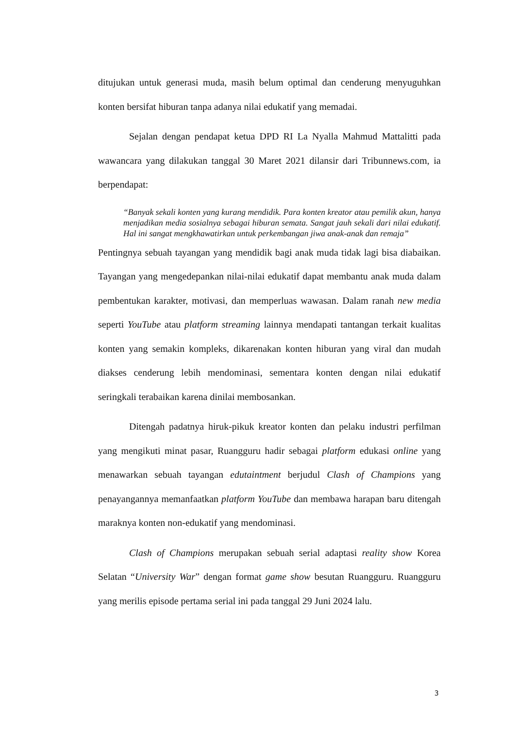ditujukan untuk generasi muda, masih belum optimal dan cenderung menyuguhkan konten bersifat hiburan tanpa adanya nilai edukatif yang memadai.
Sejalan dengan pendapat ketua DPD RI La Nyalla Mahmud Mattalitti pada wawancara yang dilakukan tanggal 30 Maret 2021 dilansir dari Tribunnews.com, ia berpendapat:
“Banyak sekali konten yang kurang mendidik. Para konten kreator atau pemilik akun, hanya menjadikan media sosialnya sebagai hiburan semata. Sangat jauh sekali dari nilai edukatif. Hal ini sangat mengkhawatirkan untuk perkembangan jiwa anak-anak dan remaja”
Pentingnya sebuah tayangan yang mendidik bagi anak muda tidak lagi bisa diabaikan. Tayangan yang mengedepankan nilai-nilai edukatif dapat membantu anak muda dalam pembentukan karakter, motivasi, dan memperluas wawasan. Dalam ranah new media seperti YouTube atau platform streaming lainnya mendapati tantangan terkait kualitas konten yang semakin kompleks, dikarenakan konten hiburan yang viral dan mudah diakses cenderung lebih mendominasi, sementara konten dengan nilai edukatif seringkali terabaikan karena dinilai membosankan.
Ditengah padatnya hiruk-pikuk kreator konten dan pelaku industri perfilman yang mengikuti minat pasar, Ruangguru hadir sebagai platform edukasi online yang menawarkan sebuah tayangan edutaintment berjudul Clash of Champions yang penayangannya memanfaatkan platform YouTube dan membawa harapan baru ditengah maraknya konten non-edukatif yang mendominasi.
Clash of Champions merupakan sebuah serial adaptasi reality show Korea Selatan “University War” dengan format game show besutan Ruangguru. Ruangguru yang merilis episode pertama serial ini pada tanggal 29 Juni 2024 lalu.
3